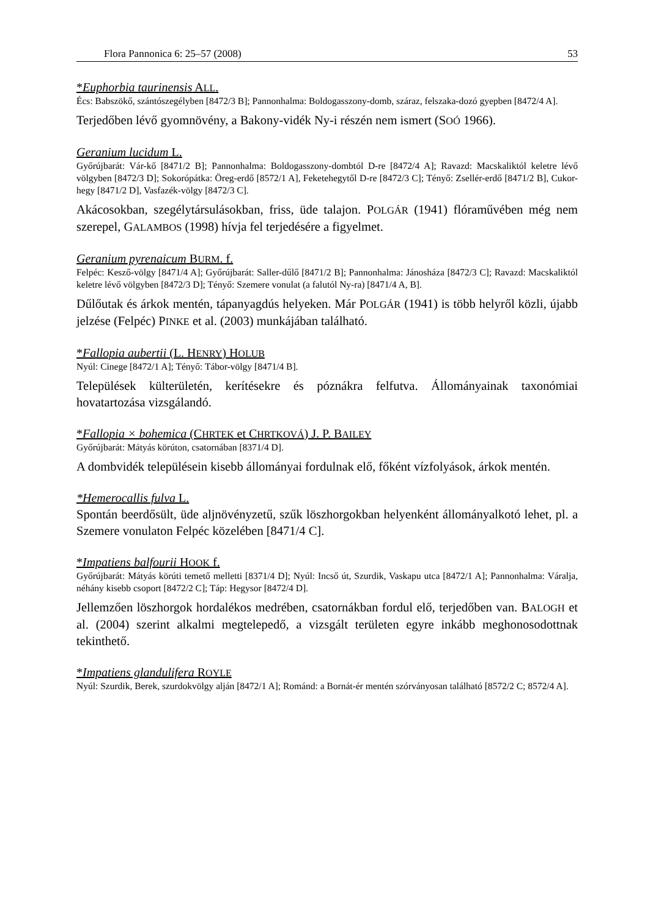Flora Pannonica 6: 25–57 (2008) 53
*Euphorbia taurinensis ALL.
Écs: Babszökő, szántószegélyben [8472/3 B]; Pannonhalma: Boldogasszony-domb, száraz, felszaka-dozó gyepben [8472/4 A].
Terjedőben lévő gyomnövény, a Bakony-vidék Ny-i részén nem ismert (SOÓ 1966).
Geranium lucidum L.
Győrújbarát: Vár-kő [8471/2 B]; Pannonhalma: Boldogasszony-dombtól D-re [8472/4 A]; Ravazd: Macskaliktól keletre lévő völgyben [8472/3 D]; Sokorópátka: Öreg-erdő [8572/1 A], Feketehegytől D-re [8472/3 C]; Tényő: Zsellér-erdő [8471/2 B], Cukor-hegy [8471/2 D], Vasfazék-völgy [8472/3 C].
Akácosokban, szegélytársulásokban, friss, üde talajon. POLGÁR (1941) flóraművében még nem szerepel, GALAMBOS (1998) hívja fel terjedésére a figyelmet.
Geranium pyrenaicum BURM. f.
Felpéc: Kesző-völgy [8471/4 A]; Győrújbarát: Saller-dűlő [8471/2 B]; Pannonhalma: Jánosháza [8472/3 C]; Ravazd: Macskaliktól keletre lévő völgyben [8472/3 D]; Tényő: Szemere vonulat (a falutól Ny-ra) [8471/4 A, B].
Dűlőutak és árkok mentén, tápanyagdús helyeken. Már POLGÁR (1941) is több helyről közli, újabb jelzése (Felpéc) PINKE et al. (2003) munkájában található.
*Fallopia aubertii (L. HENRY) HOLUB
Nyúl: Cinege [8472/1 A]; Tényő: Tábor-völgy [8471/4 B].
Települések külterületén, kerítésekre és póznákra felfutva. Állományainak taxonómiai hovatartozása vizsgálandó.
*Fallopia × bohemica (CHRTEK et CHRTKOVÁ) J. P. BAILEY
Győrújbarát: Mátyás körúton, csatornában [8371/4 D].
A dombvidék településein kisebb állományai fordulnak elő, főként vízfolyások, árkok mentén.
*Hemerocallis fulva L.
Spontán beerdősült, üde aljnövényzetű, szűk löszhorgokban helyenként állományalkotó lehet, pl. a Szemere vonulaton Felpéc közelében [8471/4 C].
*Impatiens balfourii HOOK f.
Győrújbarát: Mátyás körúti temető melletti [8371/4 D]; Nyúl: Incső út, Szurdik, Vaskapu utca [8472/1 A]; Pannonhalma: Váralja, néhány kisebb csoport [8472/2 C]; Táp: Hegysor [8472/4 D].
Jellemzően löszhorgok hordalékos medrében, csatornákban fordul elő, terjedőben van. BALOGH et al. (2004) szerint alkalmi megtelepedő, a vizsgált területen egyre inkább meghonosodottnak tekinthető.
*Impatiens glandulifera ROYLE
Nyúl: Szurdik, Berek, szurdokvölgy alján [8472/1 A]; Románd: a Bornát-ér mentén szórványosan található [8572/2 C; 8572/4 A].